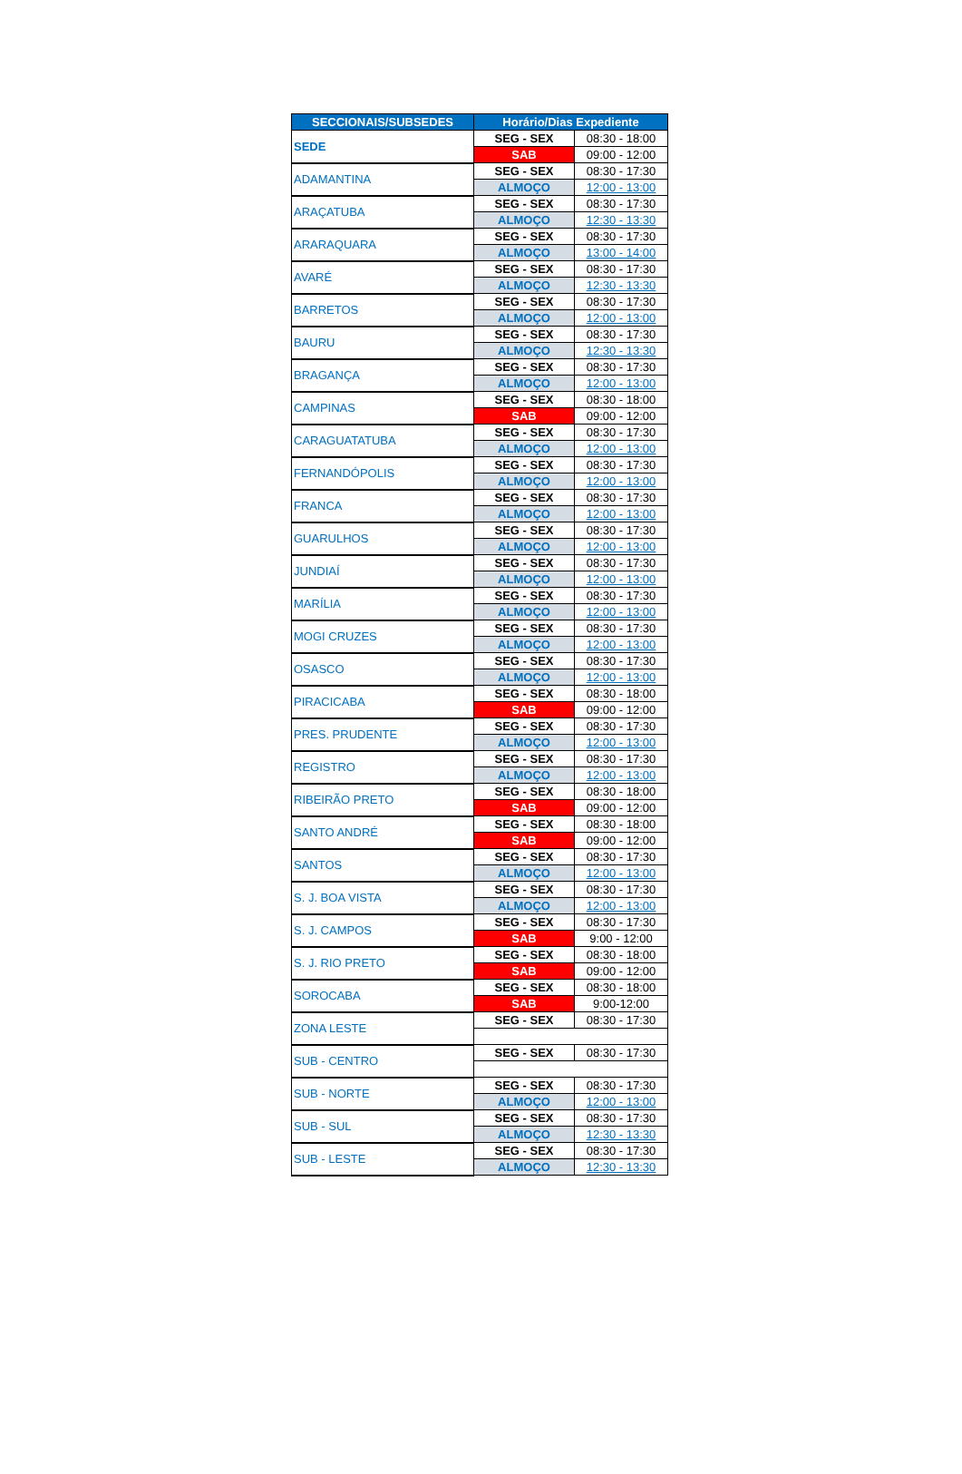| SECCIONAIS/SUBSEDES | Horário/Dias Expediente | |
| --- | --- | --- |
| SEDE | SEG - SEX | 08:30 - 18:00 |
| | SAB | 09:00 - 12:00 |
| ADAMANTINA | SEG - SEX | 08:30 - 17:30 |
| | ALMOÇO | 12:00 - 13:00 |
| ARAÇATUBA | SEG - SEX | 08:30 - 17:30 |
| | ALMOÇO | 12:30 - 13:30 |
| ARARAQUARA | SEG - SEX | 08:30 - 17:30 |
| | ALMOÇO | 13:00 - 14:00 |
| AVARÉ | SEG - SEX | 08:30 - 17:30 |
| | ALMOÇO | 12:30 - 13:30 |
| BARRETOS | SEG - SEX | 08:30 - 17:30 |
| | ALMOÇO | 12:00 - 13:00 |
| BAURU | SEG - SEX | 08:30 - 17:30 |
| | ALMOÇO | 12:30 - 13:30 |
| BRAGANÇA | SEG - SEX | 08:30 - 17:30 |
| | ALMOÇO | 12:00 - 13:00 |
| CAMPINAS | SEG - SEX | 08:30 - 18:00 |
| | SAB | 09:00 - 12:00 |
| CARAGUATATUBA | SEG - SEX | 08:30 - 17:30 |
| | ALMOÇO | 12:00 - 13:00 |
| FERNANDÓPOLIS | SEG - SEX | 08:30 - 17:30 |
| | ALMOÇO | 12:00 - 13:00 |
| FRANCA | SEG - SEX | 08:30 - 17:30 |
| | ALMOÇO | 12:00 - 13:00 |
| GUARULHOS | SEG - SEX | 08:30 - 17:30 |
| | ALMOÇO | 12:00 - 13:00 |
| JUNDIAÍ | SEG - SEX | 08:30 - 17:30 |
| | ALMOÇO | 12:00 - 13:00 |
| MARÍLIA | SEG - SEX | 08:30 - 17:30 |
| | ALMOÇO | 12:00 - 13:00 |
| MOGI CRUZES | SEG - SEX | 08:30 - 17:30 |
| | ALMOÇO | 12:00 - 13:00 |
| OSASCO | SEG - SEX | 08:30 - 17:30 |
| | ALMOÇO | 12:00 - 13:00 |
| PIRACICABA | SEG - SEX | 08:30 - 18:00 |
| | SAB | 09:00 - 12:00 |
| PRES. PRUDENTE | SEG - SEX | 08:30 - 17:30 |
| | ALMOÇO | 12:00 - 13:00 |
| REGISTRO | SEG - SEX | 08:30 - 17:30 |
| | ALMOÇO | 12:00 - 13:00 |
| RIBEIRÃO PRETO | SEG - SEX | 08:30 - 18:00 |
| | SAB | 09:00 - 12:00 |
| SANTO ANDRÉ | SEG - SEX | 08:30 - 18:00 |
| | SAB | 09:00 - 12:00 |
| SANTOS | SEG - SEX | 08:30 - 17:30 |
| | ALMOÇO | 12:00 - 13:00 |
| S. J. BOA VISTA | SEG - SEX | 08:30 - 17:30 |
| | ALMOÇO | 12:00 - 13:00 |
| S. J. CAMPOS | SEG - SEX | 08:30 - 17:30 |
| | SAB | 9:00 - 12:00 |
| S. J. RIO PRETO | SEG - SEX | 08:30 - 18:00 |
| | SAB | 09:00 - 12:00 |
| SOROCABA | SEG - SEX | 08:30 - 18:00 |
| | SAB | 9:00-12:00 |
| ZONA LESTE | SEG - SEX | 08:30 - 17:30 |
| SUB - CENTRO | SEG - SEX | 08:30 - 17:30 |
| SUB - NORTE | SEG - SEX | 08:30 - 17:30 |
| | ALMOÇO | 12:00 - 13:00 |
| SUB - SUL | SEG - SEX | 08:30 - 17:30 |
| | ALMOÇO | 12:30 - 13:30 |
| SUB - LESTE | SEG - SEX | 08:30 - 17:30 |
| | ALMOÇO | 12:30 - 13:30 |